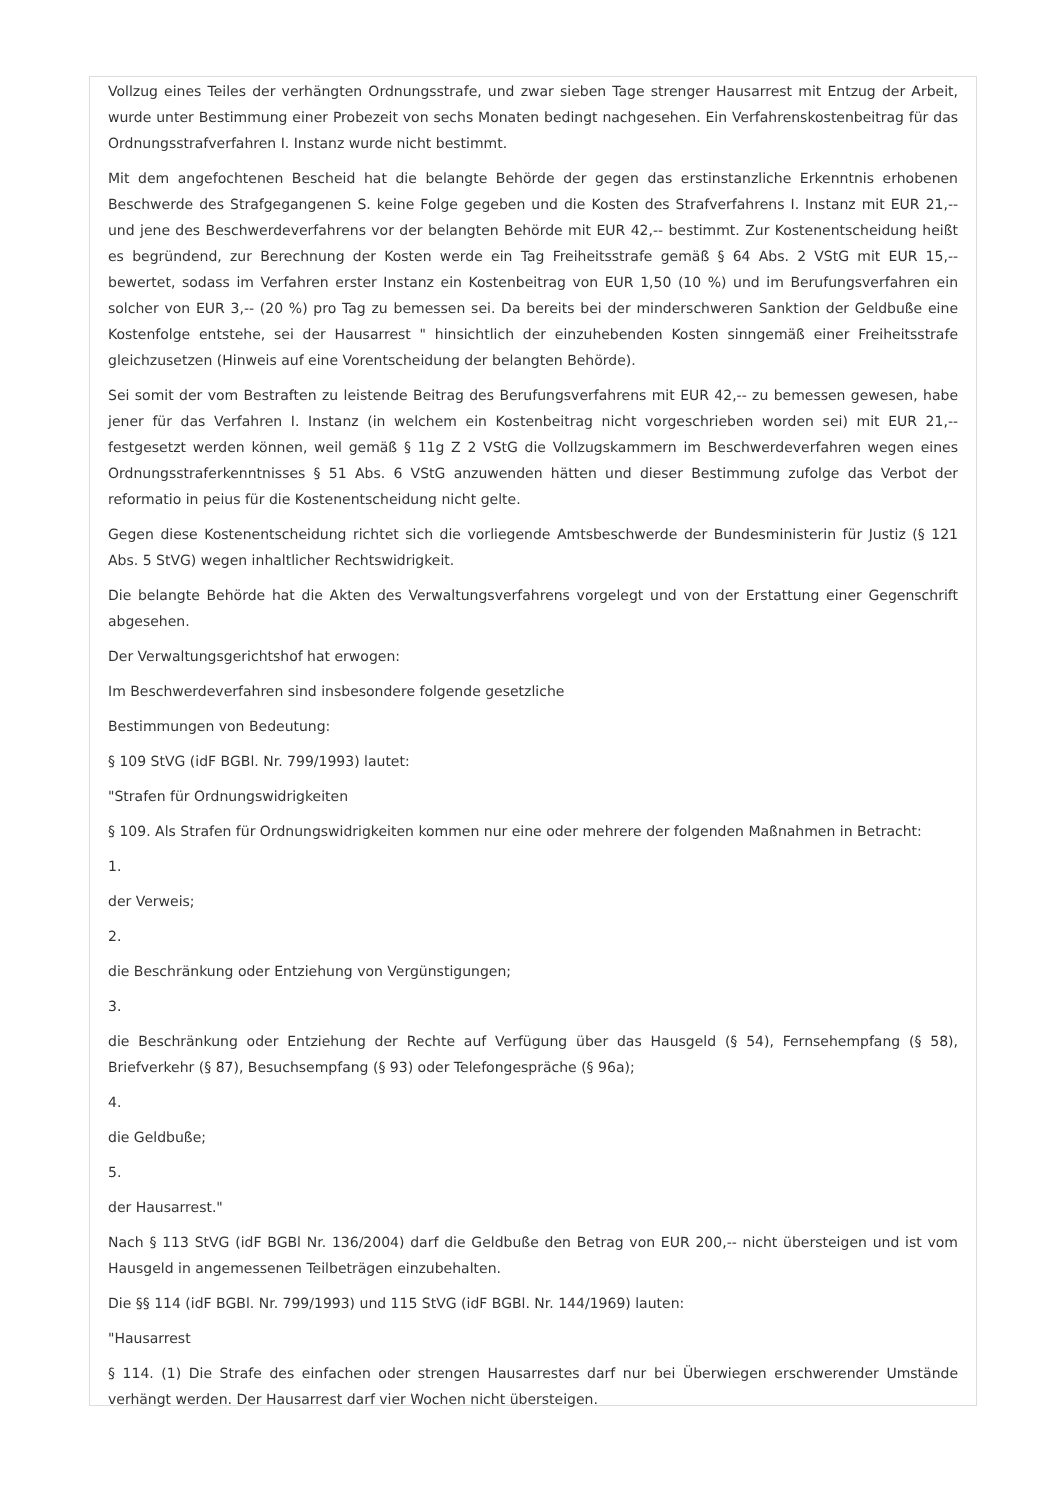Vollzug eines Teiles der verhängten Ordnungsstrafe, und zwar sieben Tage strenger Hausarrest mit Entzug der Arbeit, wurde unter Bestimmung einer Probezeit von sechs Monaten bedingt nachgesehen. Ein Verfahrenskostenbeitrag für das Ordnungsstrafverfahren I. Instanz wurde nicht bestimmt.
Mit dem angefochtenen Bescheid hat die belangte Behörde der gegen das erstinstanzliche Erkenntnis erhobenen Beschwerde des Strafgegangenen S. keine Folge gegeben und die Kosten des Strafverfahrens I. Instanz mit EUR 21,-- und jene des Beschwerdeverfahrens vor der belangten Behörde mit EUR 42,-- bestimmt. Zur Kostenentscheidung heißt es begründend, zur Berechnung der Kosten werde ein Tag Freiheitsstrafe gemäß § 64 Abs. 2 VStG mit EUR 15,-- bewertet, sodass im Verfahren erster Instanz ein Kostenbeitrag von EUR 1,50 (10 %) und im Berufungsverfahren ein solcher von EUR 3,-- (20 %) pro Tag zu bemessen sei. Da bereits bei der minderschweren Sanktion der Geldbuße eine Kostenfolge entstehe, sei der Hausarrest " hinsichtlich der einzuhebenden Kosten sinngemäß einer Freiheitsstrafe gleichzusetzen (Hinweis auf eine Vorentscheidung der belangten Behörde).
Sei somit der vom Bestraften zu leistende Beitrag des Berufungsverfahrens mit EUR 42,-- zu bemessen gewesen, habe jener für das Verfahren I. Instanz (in welchem ein Kostenbeitrag nicht vorgeschrieben worden sei) mit EUR 21,-- festgesetzt werden können, weil gemäß § 11g Z 2 VStG die Vollzugskammern im Beschwerdeverfahren wegen eines Ordnungsstraferkenntnisses § 51 Abs. 6 VStG anzuwenden hätten und dieser Bestimmung zufolge das Verbot der reformatio in peius für die Kostenentscheidung nicht gelte.
Gegen diese Kostenentscheidung richtet sich die vorliegende Amtsbeschwerde der Bundesministerin für Justiz (§ 121 Abs. 5 StVG) wegen inhaltlicher Rechtswidrigkeit.
Die belangte Behörde hat die Akten des Verwaltungsverfahrens vorgelegt und von der Erstattung einer Gegenschrift abgesehen.
Der Verwaltungsgerichtshof hat erwogen:
Im Beschwerdeverfahren sind insbesondere folgende gesetzliche
Bestimmungen von Bedeutung:
§ 109 StVG (idF BGBl. Nr. 799/1993) lautet:
"Strafen für Ordnungswidrigkeiten
§ 109. Als Strafen für Ordnungswidrigkeiten kommen nur eine oder mehrere der folgenden Maßnahmen in Betracht:
1.
der Verweis;
2.
die Beschränkung oder Entziehung von Vergünstigungen;
3.
die Beschränkung oder Entziehung der Rechte auf Verfügung über das Hausgeld (§ 54), Fernsehempfang (§ 58), Briefverkehr (§ 87), Besuchsempfang (§ 93) oder Telefongespräche (§ 96a);
4.
die Geldbuße;
5.
der Hausarrest."
Nach § 113 StVG (idF BGBl Nr. 136/2004) darf die Geldbuße den Betrag von EUR 200,-- nicht übersteigen und ist vom Hausgeld in angemessenen Teilbeträgen einzubehalten.
Die §§ 114 (idF BGBl. Nr. 799/1993) und 115 StVG (idF BGBl. Nr. 144/1969) lauten:
"Hausarrest
§ 114. (1) Die Strafe des einfachen oder strengen Hausarrestes darf nur bei Überwiegen erschwerender Umstände verhängt werden. Der Hausarrest darf vier Wochen nicht übersteigen.